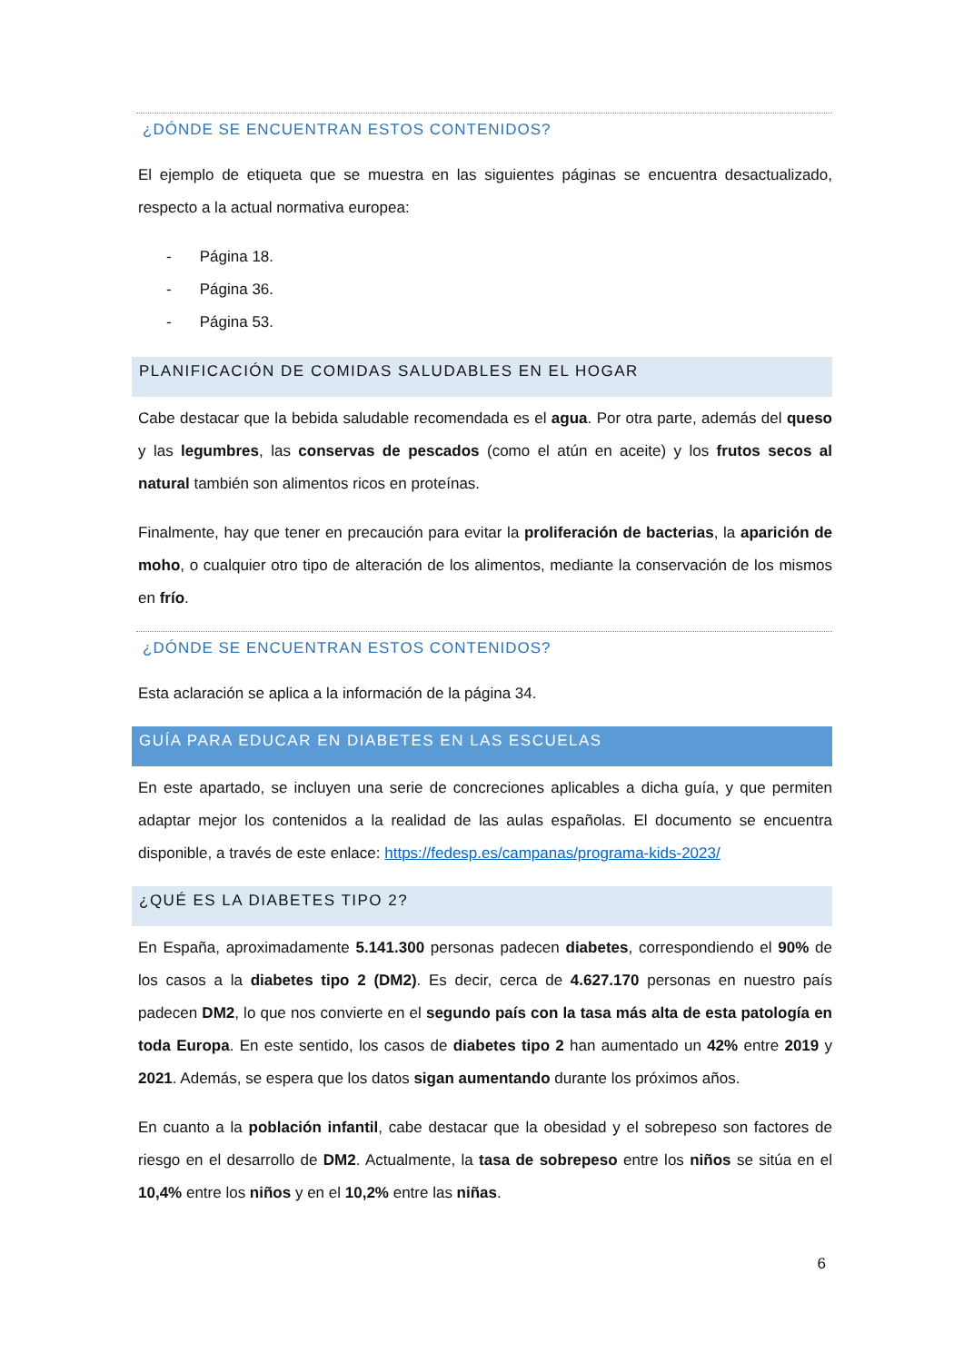¿DÓNDE SE ENCUENTRAN ESTOS CONTENIDOS?
El ejemplo de etiqueta que se muestra en las siguientes páginas se encuentra desactualizado, respecto a la actual normativa europea:
- Página 18.
- Página 36.
- Página 53.
PLANIFICACIÓN DE COMIDAS SALUDABLES EN EL HOGAR
Cabe destacar que la bebida saludable recomendada es el agua. Por otra parte, además del queso y las legumbres, las conservas de pescados (como el atún en aceite) y los frutos secos al natural también son alimentos ricos en proteínas.
Finalmente, hay que tener en precaución para evitar la proliferación de bacterias, la aparición de moho, o cualquier otro tipo de alteración de los alimentos, mediante la conservación de los mismos en frío.
¿DÓNDE SE ENCUENTRAN ESTOS CONTENIDOS?
Esta aclaración se aplica a la información de la página 34.
GUÍA PARA EDUCAR EN DIABETES EN LAS ESCUELAS
En este apartado, se incluyen una serie de concreciones aplicables a dicha guía, y que permiten adaptar mejor los contenidos a la realidad de las aulas españolas. El documento se encuentra disponible, a través de este enlace: https://fedesp.es/campanas/programa-kids-2023/
¿QUÉ ES LA DIABETES TIPO 2?
En España, aproximadamente 5.141.300 personas padecen diabetes, correspondiendo el 90% de los casos a la diabetes tipo 2 (DM2). Es decir, cerca de 4.627.170 personas en nuestro país padecen DM2, lo que nos convierte en el segundo país con la tasa más alta de esta patología en toda Europa. En este sentido, los casos de diabetes tipo 2 han aumentado un 42% entre 2019 y 2021. Además, se espera que los datos sigan aumentando durante los próximos años.
En cuanto a la población infantil, cabe destacar que la obesidad y el sobrepeso son factores de riesgo en el desarrollo de DM2. Actualmente, la tasa de sobrepeso entre los niños se sitúa en el 10,4% entre los niños y en el 10,2% entre las niñas.
6